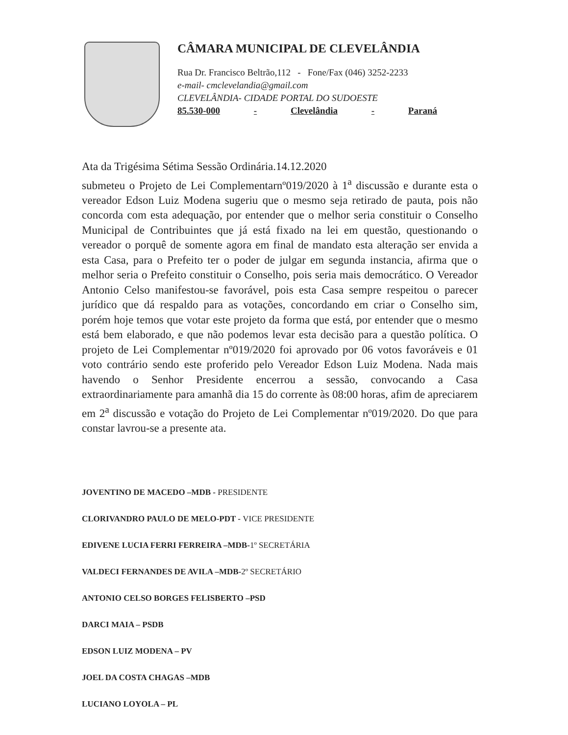CÂMARA MUNICIPAL DE CLEVELÂNDIA
Rua Dr. Francisco Beltrão,112 - Fone/Fax (046) 3252-2233
e-mail- cmclevelandia@gmail.com
CLEVELÂNDIA- CIDADE PORTAL DO SUDOESTE
85.530-000 - Clevelândia - Paraná
Ata da Trigésima Sétima Sessão Ordinária.14.12.2020
submeteu o Projeto de Lei Complementarnº019/2020 à 1<sup>a</sup> discussão e durante esta o vereador Edson Luiz Modena sugeriu que o mesmo seja retirado de pauta, pois não concorda com esta adequação, por entender que o melhor seria constituir o Conselho Municipal de Contribuintes que já está fixado na lei em questão, questionando o vereador o porquê de somente agora em final de mandato esta alteração ser envida a esta Casa, para o Prefeito ter o poder de julgar em segunda instancia, afirma que o melhor seria o Prefeito constituir o Conselho, pois seria mais democrático. O Vereador Antonio Celso manifestou-se favorável, pois esta Casa sempre respeitou o parecer jurídico que dá respaldo para as votações, concordando em criar o Conselho sim, porém hoje temos que votar este projeto da forma que está, por entender que o mesmo está bem elaborado, e que não podemos levar esta decisão para a questão política. O projeto de Lei Complementar nº019/2020 foi aprovado por 06 votos favoráveis e 01 voto contrário sendo este proferido pelo Vereador Edson Luiz Modena. Nada mais havendo o Senhor Presidente encerrou a sessão, convocando a Casa extraordinariamente para amanhã dia 15 do corrente às 08:00 horas, afim de apreciarem em 2<sup>a</sup> discussão e votação do Projeto de Lei Complementar nº019/2020. Do que para constar lavrou-se a presente ata.
JOVENTINO DE MACEDO –MDB - PRESIDENTE
CLORIVANDRO PAULO DE MELO-PDT - VICE PRESIDENTE
EDIVENE LUCIA FERRI FERREIRA –MDB-1º SECRETÁRIA
VALDECI FERNANDES DE AVILA –MDB-2º SECRETÁRIO
ANTONIO CELSO BORGES FELISBERTO –PSD
DARCI MAIA – PSDB
EDSON LUIZ MODENA – PV
JOEL DA COSTA CHAGAS –MDB
LUCIANO LOYOLA – PL